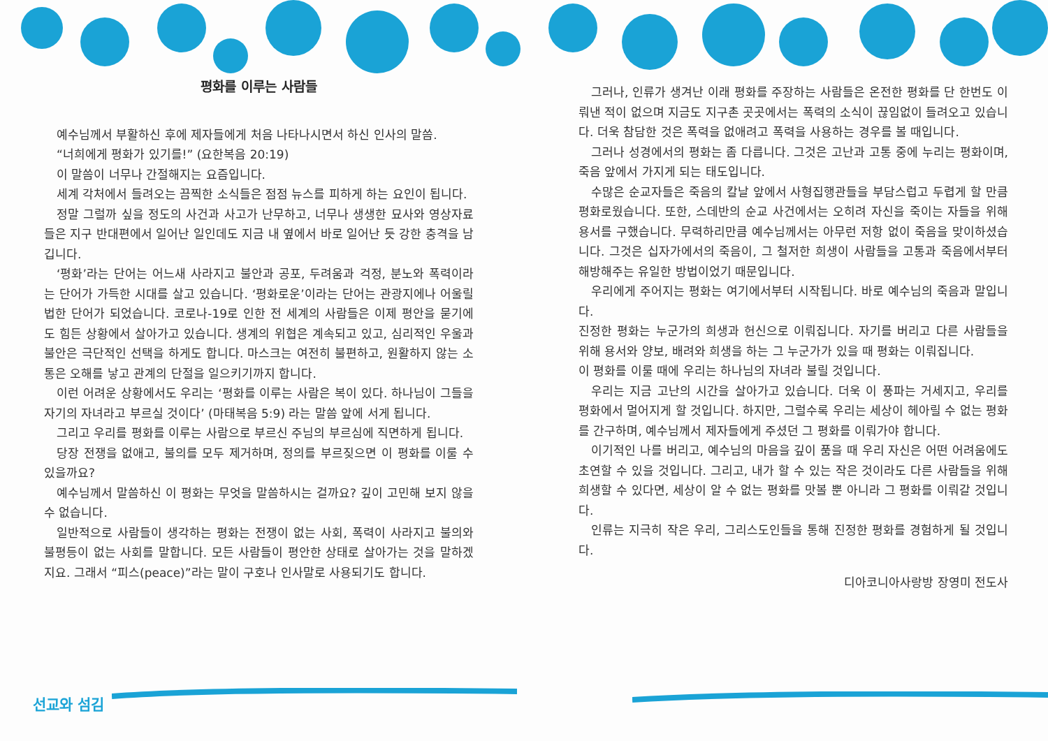평화를 이루는 사람들
예수님께서 부활하신 후에 제자들에게 처음 나타나시면서 하신 인사의 말씀.
“너희에게 평화가 있기를!” (요한복음 20:19)
이 말씀이 너무나 간절해지는 요즘입니다.
세계 각처에서 들려오는 끔찍한 소식들은 점점 뉴스를 피하게 하는 요인이 됩니다.
정말 그럴까 싶을 정도의 사건과 사고가 난무하고, 너무나 생생한 묘사와 영상자료들은 지구 반대편에서 일어난 일인데도 지금 내 옆에서 바로 일어난 듯 강한 충격을 남깁니다.
‘평화’라는 단어는 어느새 사라지고 불안과 공포, 두려움과 걱정, 분노와 폭력이라는 단어가 가득한 시대를 살고 있습니다. ‘평화로운’이라는 단어는 관광지에나 어울릴 법한 단어가 되었습니다. 코로나-19로 인한 전 세계의 사람들은 이제 평안을 묻기에도 힘든 상황에서 살아가고 있습니다. 생계의 위협은 계속되고 있고, 심리적인 우울과 불안은 극단적인 선택을 하게도 합니다. 마스크는 여전히 불편하고, 원활하지 않는 소통은 오해를 낳고 관계의 단절을 일으키기까지 합니다.
이런 어려운 상황에서도 우리는 ‘평화를 이루는 사람은 복이 있다. 하나님이 그들을 자기의 자녀라고 부르실 것이다’ (마태복음 5:9) 라는 말씀 앞에 서게 됩니다.
그리고 우리를 평화를 이루는 사람으로 부르신 주님의 부르심에 직면하게 됩니다.
당장 전쟁을 없애고, 불의를 모두 제거하며, 정의를 부르짖으면 이 평화를 이룰 수 있을까요?
예수님께서 말씀하신 이 평화는 무엇을 말씀하시는 걸까요? 깊이 고민해 보지 않을 수 없습니다.
일반적으로 사람들이 생각하는 평화는 전쟁이 없는 사회, 폭력이 사라지고 불의와 불평등이 없는 사회를 말합니다. 모든 사람들이 평안한 상태로 살아가는 것을 말하겠지요. 그래서 “피스(peace)”라는 말이 구호나 인사말로 사용되기도 합니다.
그러나, 인류가 생겨난 이래 평화를 주장하는 사람들은 온전한 평화를 단 한번도 이뤄낸 적이 없으며 지금도 지구촌 곳곳에서는 폭력의 소식이 끊임없이 들려오고 있습니다. 더욱 참담한 것은 폭력을 없애려고 폭력을 사용하는 경우를 볼 때입니다.
그러나 성경에서의 평화는 좀 다릅니다. 그것은 고난과 고통 중에 누리는 평화이며, 죽음 앞에서 가지게 되는 태도입니다.
수많은 순교자들은 죽음의 칼날 앞에서 사형집행관들을 부담스럽고 두렵게 할 만큼 평화로웠습니다. 또한, 스데반의 순교 사건에서는 오히려 자신을 죽이는 자들을 위해 용서를 구했습니다. 무력하리만큼 예수님께서는 아무런 저항 없이 죽음을 맞이하셨습니다. 그것은 십자가에서의 죽음이, 그 철저한 희생이 사람들을 고통과 죽음에서부터 해방해주는 유일한 방법이었기 때문입니다.
우리에게 주어지는 평화는 여기에서부터 시작됩니다. 바로 예수님의 죽음과 말입니다.
진정한 평화는 누군가의 희생과 헌신으로 이뤄집니다. 자기를 버리고 다른 사람들을 위해 용서와 양보, 배려와 희생을 하는 그 누군가가 있을 때 평화는 이뤄집니다.
이 평화를 이룰 때에 우리는 하나님의 자녀라 불릴 것입니다.
우리는 지금 고난의 시간을 살아가고 있습니다. 더욱 이 풍파는 거세지고, 우리를 평화에서 멀어지게 할 것입니다. 하지만, 그럴수록 우리는 세상이 헤아릴 수 없는 평화를 간구하며, 예수님께서 제자들에게 주셨던 그 평화를 이뤄가야 합니다.
이기적인 나를 버리고, 예수님의 마음을 깊이 품을 때 우리 자신은 어떤 어려움에도 초연할 수 있을 것입니다. 그리고, 내가 할 수 있는 작은 것이라도 다른 사람들을 위해 희생할 수 있다면, 세상이 알 수 없는 평화를 맛볼 뿐 아니라 그 평화를 이뤄갈 것입니다.
인류는 지극히 작은 우리, 그리스도인들을 통해 진정한 평화를 경험하게 될 것입니다.
디아코니아사랑방 장영미 전도사
선교와 섬김